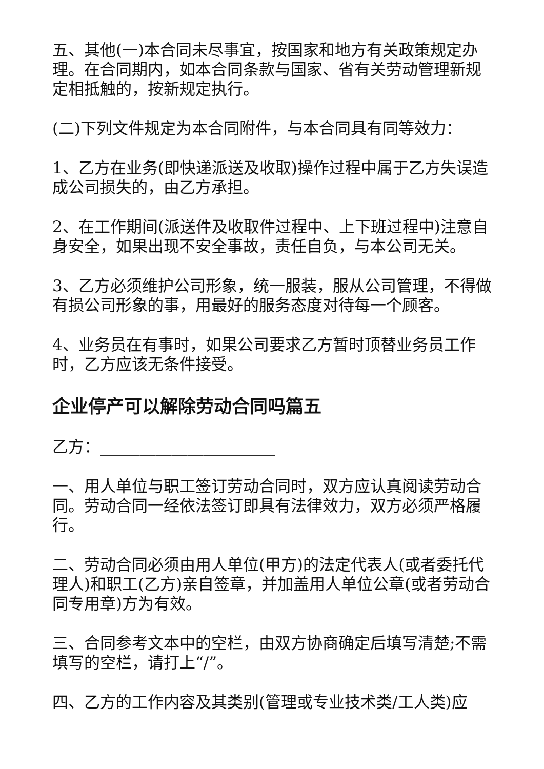五、其他(一)本合同未尽事宜，按国家和地方有关政策规定办理。在合同期内，如本合同条款与国家、省有关劳动管理新规定相抵触的，按新规定执行。
(二)下列文件规定为本合同附件，与本合同具有同等效力：
1、乙方在业务(即快递派送及收取)操作过程中属于乙方失误造成公司损失的，由乙方承担。
2、在工作期间(派送件及收取件过程中、上下班过程中)注意自身安全，如果出现不安全事故，责任自负，与本公司无关。
3、乙方必须维护公司形象，统一服装，服从公司管理，不得做有损公司形象的事，用最好的服务态度对待每一个顾客。
4、业务员在有事时，如果公司要求乙方暂时顶替业务员工作时，乙方应该无条件接受。
企业停产可以解除劳动合同吗篇五
乙方：______________________
一、用人单位与职工签订劳动合同时，双方应认真阅读劳动合同。劳动合同一经依法签订即具有法律效力，双方必须严格履行。
二、劳动合同必须由用人单位(甲方)的法定代表人(或者委托代理人)和职工(乙方)亲自签章，并加盖用人单位公章(或者劳动合同专用章)方为有效。
三、合同参考文本中的空栏，由双方协商确定后填写清楚;不需填写的空栏，请打上“/”。
四、乙方的工作内容及其类别(管理或专业技术类/工人类)应